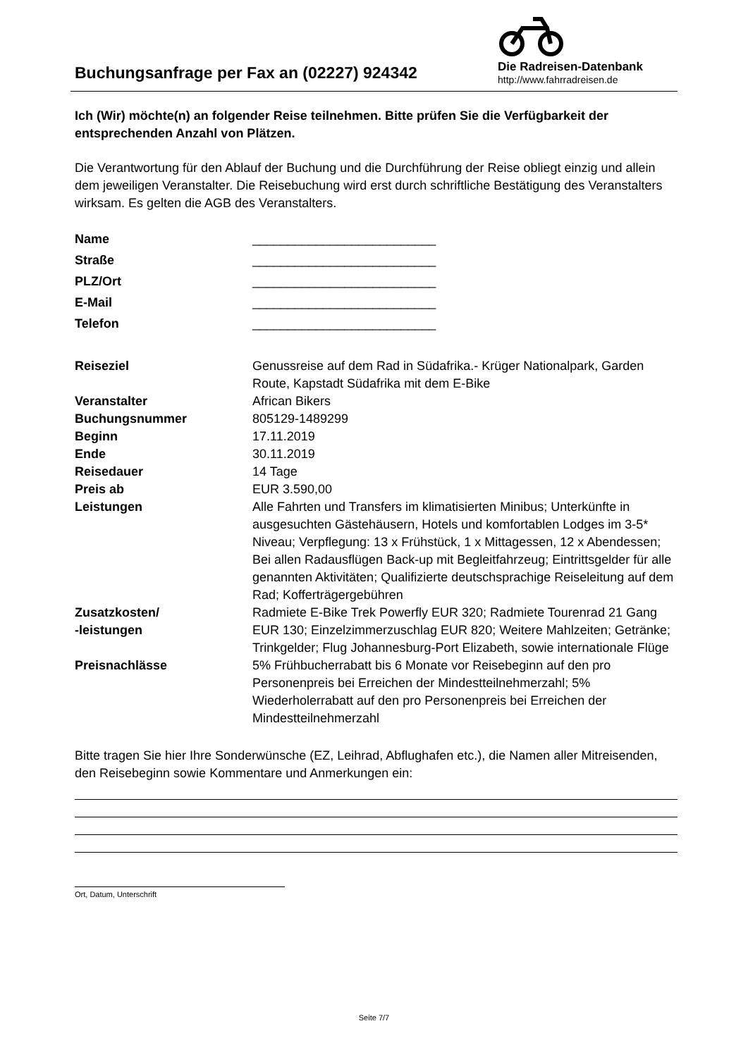Buchungsanfrage per Fax an (02227) 924342
Die Radreisen-Datenbank
http://www.fahrradreisen.de
Ich (Wir) möchte(n) an folgender Reise teilnehmen. Bitte prüfen Sie die Verfügbarkeit der entsprechenden Anzahl von Plätzen.
Die Verantwortung für den Ablauf der Buchung und die Durchführung der Reise obliegt einzig und allein dem jeweiligen Veranstalter. Die Reisebuchung wird erst durch schriftliche Bestätigung des Veranstalters wirksam. Es gelten die AGB des Veranstalters.
| Name | __________________________ |
| Straße | __________________________ |
| PLZ/Ort | __________________________ |
| E-Mail | __________________________ |
| Telefon | __________________________ |
| Reiseziel | Genussreise auf dem Rad in Südafrika.- Krüger Nationalpark, Garden Route, Kapstadt Südafrika mit dem E-Bike |
| Veranstalter | African Bikers |
| Buchungsnummer | 805129-1489299 |
| Beginn | 17.11.2019 |
| Ende | 30.11.2019 |
| Reisedauer | 14 Tage |
| Preis ab | EUR 3.590,00 |
| Leistungen | Alle Fahrten und Transfers im klimatisierten Minibus; Unterkünfte in ausgesuchten Gästehäusern, Hotels und komfortablen Lodges im 3-5* Niveau; Verpflegung: 13 x Frühstück, 1 x Mittagessen, 12 x Abendessen; Bei allen Radausflügen Back-up mit Begleitfahrzeug; Eintrittsgelder für alle genannten Aktivitäten; Qualifizierte deutschsprachige Reiseleitung auf dem Rad; Kofferträgergebühren |
| Zusatzkosten/ -leistungen | Radmiete E-Bike Trek Powerfly EUR 320; Radmiete Tourenrad 21 Gang EUR 130; Einzelzimmerzuschlag EUR 820; Weitere Mahlzeiten; Getränke; Trinkgelder; Flug Johannesburg-Port Elizabeth, sowie internationale Flüge |
| Preisnachlässe | 5% Frühbucherrabatt bis 6 Monate vor Reisebeginn auf den pro Personenpreis bei Erreichen der Mindestteilnehmerzahl; 5% Wiederholerrabatt auf den pro Personenpreis bei Erreichen der Mindestteilnehmerzahl |
Bitte tragen Sie hier Ihre Sonderwünsche (EZ, Leihrad, Abflughafen etc.), die Namen aller Mitreisenden, den Reisebeginn sowie Kommentare und Anmerkungen ein:
Ort, Datum, Unterschrift
Seite 7/7